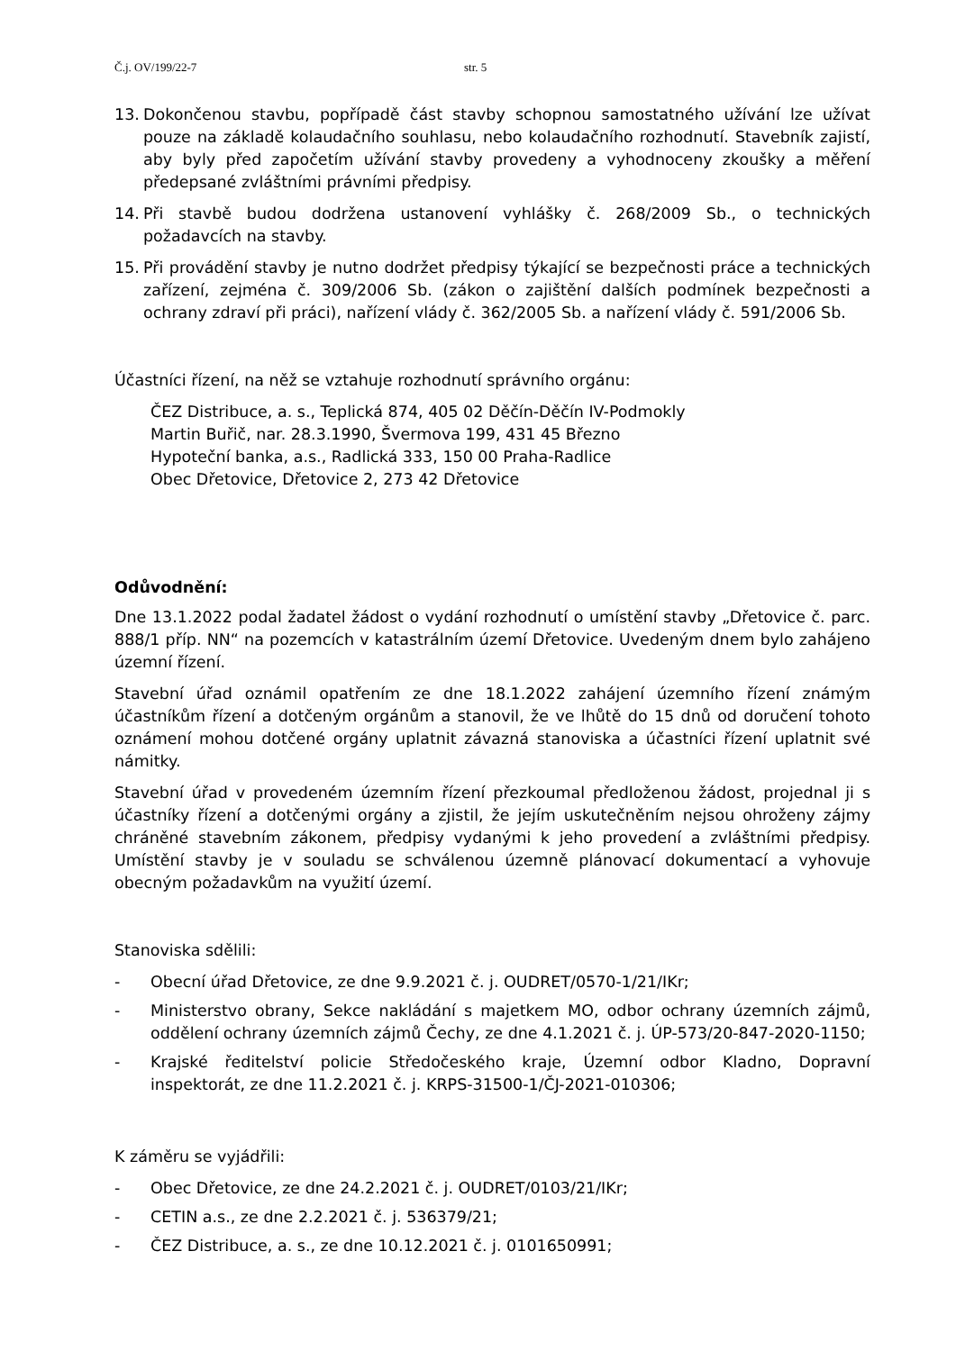Č.j. OV/199/22-7 str. 5
13. Dokončenou stavbu, popřípadě část stavby schopnou samostatného užívání lze užívat pouze na základě kolaudačního souhlasu, nebo kolaudačního rozhodnutí. Stavebník zajistí, aby byly před započetím užívání stavby provedeny a vyhodnoceny zkoušky a měření předepsané zvláštními právními předpisy.
14. Při stavbě budou dodržena ustanovení vyhlášky č. 268/2009 Sb., o technických požadavcích na stavby.
15. Při provádění stavby je nutno dodržet předpisy týkající se bezpečnosti práce a technických zařízení, zejména č. 309/2006 Sb. (zákon o zajištění dalších podmínek bezpečnosti a ochrany zdraví při práci), nařízení vlády č. 362/2005 Sb. a nařízení vlády č. 591/2006 Sb.
Účastníci řízení, na něž se vztahuje rozhodnutí správního orgánu:
ČEZ Distribuce, a. s., Teplická 874, 405 02 Děčín-Děčín IV-Podmokly
Martin Buřič, nar. 28.3.1990, Švermova 199, 431 45 Březno
Hypoteční banka, a.s., Radlická 333, 150 00 Praha-Radlice
Obec Dřetovice, Dřetovice 2, 273 42 Dřetovice
Odůvodnění:
Dne 13.1.2022 podal žadatel žádost o vydání rozhodnutí o umístění stavby „Dřetovice č. parc. 888/1 příp. NN“ na pozemcích v katastrálním území Dřetovice. Uvedeným dnem bylo zahájeno územní řízení.
Stavební úřad oznámil opatřením ze dne 18.1.2022 zahájení územního řízení známým účastníkům řízení a dotčeným orgánům a stanovil, že ve lhůtě do 15 dnů od doručení tohoto oznámení mohou dotčené orgány uplatnit závazná stanoviska a účastníci řízení uplatnit své námitky.
Stavební úřad v provedeném územním řízení přezkoumal předloženou žádost, projednal ji s účastníky řízení a dotčenými orgány a zjistil, že jejím uskutečněním nejsou ohroženy zájmy chráněné stavebním zákonem, předpisy vydanými k jeho provedení a zvláštními předpisy. Umístění stavby je v souladu se schválenou územně plánovací dokumentací a vyhovuje obecným požadavkům na využití území.
Stanoviska sdělili:
- Obecní úřad Dřetovice, ze dne 9.9.2021 č. j. OUDRET/0570-1/21/IKr;
- Ministerstvo obrany, Sekce nakládání s majetkem MO, odbor ochrany územních zájmů, oddělení ochrany územních zájmů Čechy, ze dne 4.1.2021 č. j. ÚP-573/20-847-2020-1150;
- Krajské ředitelství policie Středočeského kraje, Územní odbor Kladno, Dopravní inspektorát, ze dne 11.2.2021 č. j. KRPS-31500-1/ČJ-2021-010306;
K záměru se vyjádřili:
- Obec Dřetovice, ze dne 24.2.2021 č. j. OUDRET/0103/21/IKr;
- CETIN a.s., ze dne 2.2.2021 č. j. 536379/21;
- ČEZ Distribuce, a. s., ze dne 10.12.2021 č. j. 0101650991;